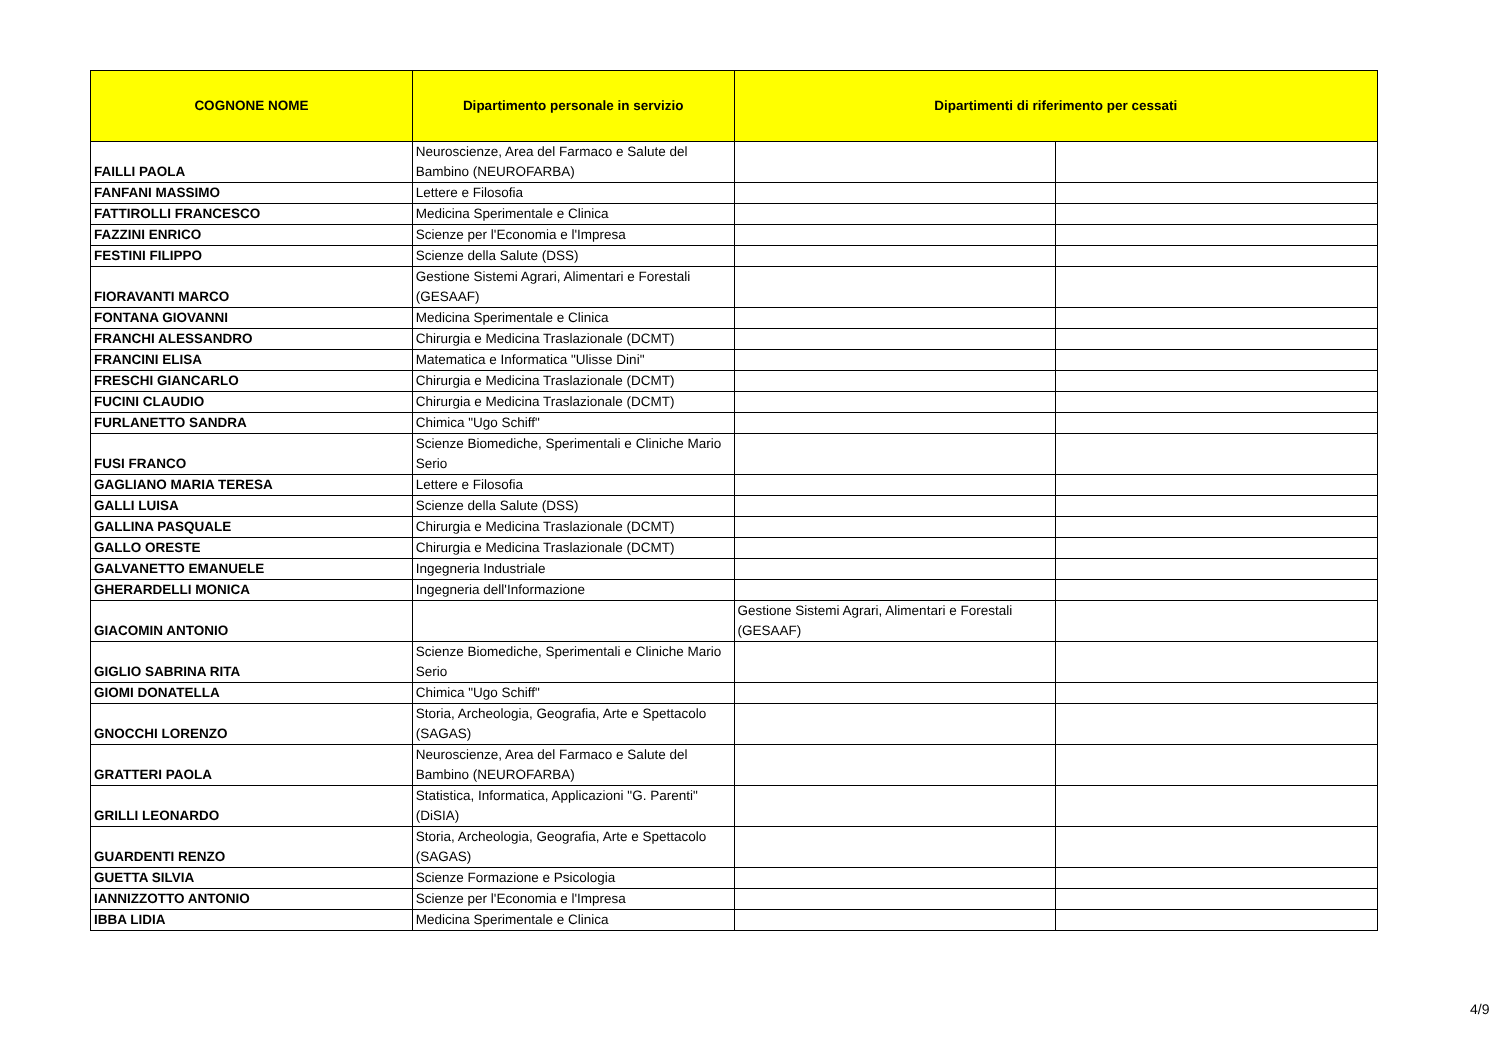| COGNONE NOME | Dipartimento personale in servizio | Dipartimenti di riferimento per cessati | |
| --- | --- | --- | --- |
| FAILLI PAOLA | Neuroscienze, Area del Farmaco e Salute del Bambino (NEUROFARBA) | | |
| FANFANI MASSIMO | Lettere e Filosofia | | |
| FATTIROLLI FRANCESCO | Medicina Sperimentale e Clinica | | |
| FAZZINI ENRICO | Scienze per l'Economia e l'Impresa | | |
| FESTINI FILIPPO | Scienze della Salute (DSS) | | |
| FIORAVANTI MARCO | Gestione Sistemi Agrari, Alimentari e Forestali (GESAAF) | | |
| FONTANA GIOVANNI | Medicina Sperimentale e Clinica | | |
| FRANCHI ALESSANDRO | Chirurgia e Medicina Traslazionale (DCMT) | | |
| FRANCINI ELISA | Matematica e Informatica "Ulisse Dini" | | |
| FRESCHI GIANCARLO | Chirurgia e Medicina Traslazionale (DCMT) | | |
| FUCINI CLAUDIO | Chirurgia e Medicina Traslazionale (DCMT) | | |
| FURLANETTO SANDRA | Chimica "Ugo Schiff" | | |
| FUSI FRANCO | Scienze Biomediche, Sperimentali e Cliniche Mario Serio | | |
| GAGLIANO MARIA TERESA | Lettere e Filosofia | | |
| GALLI LUISA | Scienze della Salute (DSS) | | |
| GALLINA PASQUALE | Chirurgia e Medicina Traslazionale (DCMT) | | |
| GALLO ORESTE | Chirurgia e Medicina Traslazionale (DCMT) | | |
| GALVANETTO EMANUELE | Ingegneria Industriale | | |
| GHERARDELLI MONICA | Ingegneria dell'Informazione | | |
| GIACOMIN ANTONIO | | Gestione Sistemi Agrari, Alimentari e Forestali (GESAAF) | |
| GIGLIO SABRINA RITA | Scienze Biomediche, Sperimentali e Cliniche Mario Serio | | |
| GIOMI DONATELLA | Chimica "Ugo Schiff" | | |
| GNOCCHI LORENZO | Storia, Archeologia, Geografia, Arte e Spettacolo (SAGAS) | | |
| GRATTERI PAOLA | Neuroscienze, Area del Farmaco e Salute del Bambino (NEUROFARBA) | | |
| GRILLI LEONARDO | Statistica, Informatica, Applicazioni "G. Parenti" (DiSIA) | | |
| GUARDENTI RENZO | Storia, Archeologia, Geografia, Arte e Spettacolo (SAGAS) | | |
| GUETTA SILVIA | Scienze Formazione e Psicologia | | |
| IANNIZZOTTO ANTONIO | Scienze per l'Economia e l'Impresa | | |
| IBBA LIDIA | Medicina Sperimentale e Clinica | | |
4/9